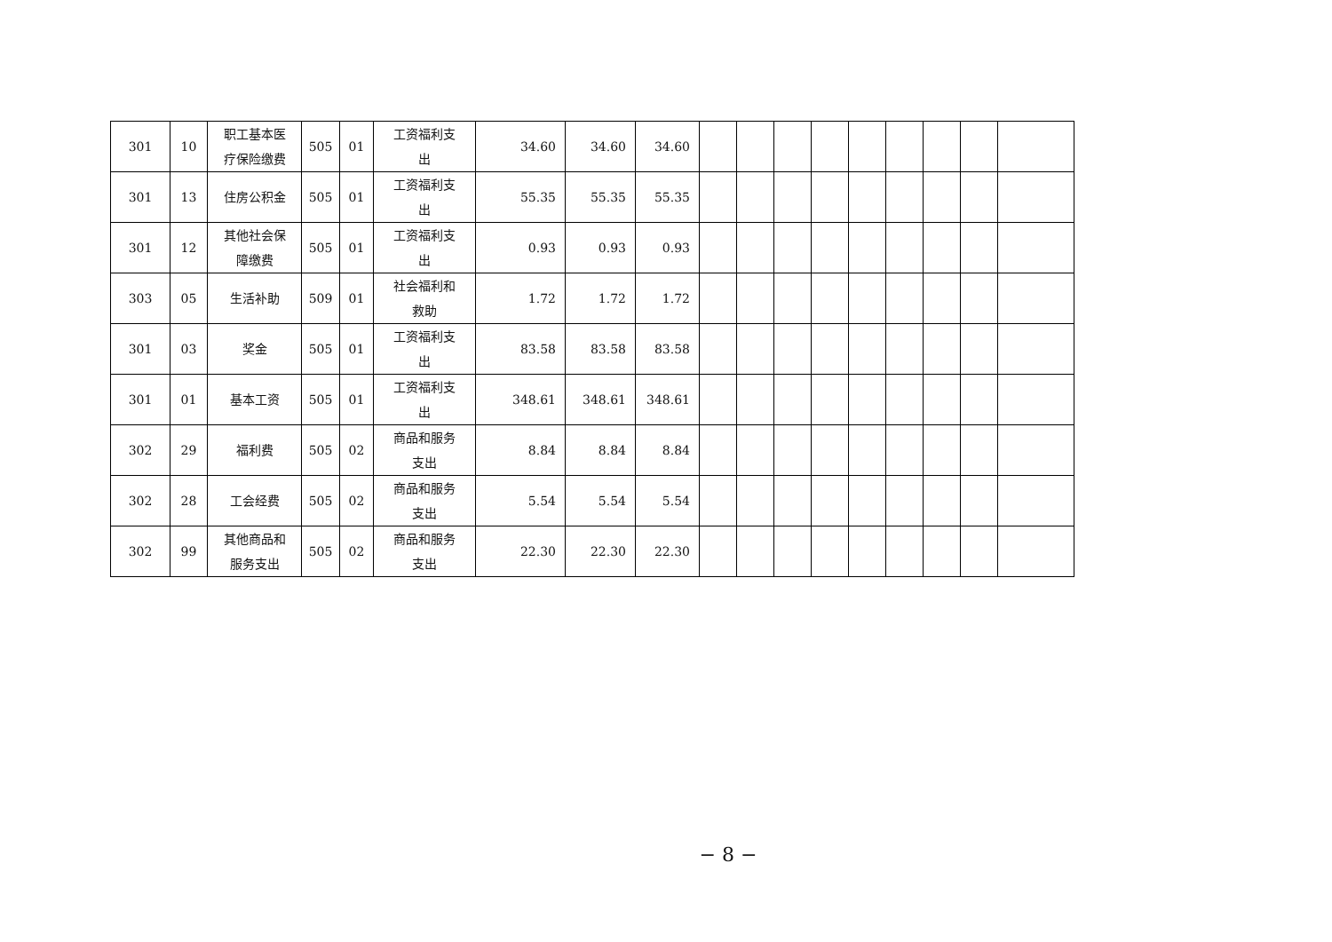| 301 | 10 | 职工基本医 疗保险缴费 | 505 | 01 | 工资福利支 出 | 34.60 | 34.60 | 34.60 | | | | | | | | | |
| 301 | 13 | 住房公积金 | 505 | 01 | 工资福利支 出 | 55.35 | 55.35 | 55.35 | | | | | | | | | |
| 301 | 12 | 其他社会保 障缴费 | 505 | 01 | 工资福利支 出 | 0.93 | 0.93 | 0.93 | | | | | | | | | |
| 303 | 05 | 生活补助 | 509 | 01 | 社会福利和 救助 | 1.72 | 1.72 | 1.72 | | | | | | | | | |
| 301 | 03 | 奖金 | 505 | 01 | 工资福利支 出 | 83.58 | 83.58 | 83.58 | | | | | | | | | |
| 301 | 01 | 基本工资 | 505 | 01 | 工资福利支 出 | 348.61 | 348.61 | 348.61 | | | | | | | | | |
| 302 | 29 | 福利费 | 505 | 02 | 商品和服务 支出 | 8.84 | 8.84 | 8.84 | | | | | | | | | |
| 302 | 28 | 工会经费 | 505 | 02 | 商品和服务 支出 | 5.54 | 5.54 | 5.54 | | | | | | | | | |
| 302 | 99 | 其他商品和 服务支出 | 505 | 02 | 商品和服务 支出 | 22.30 | 22.30 | 22.30 | | | | | | | | | |
− 8 −